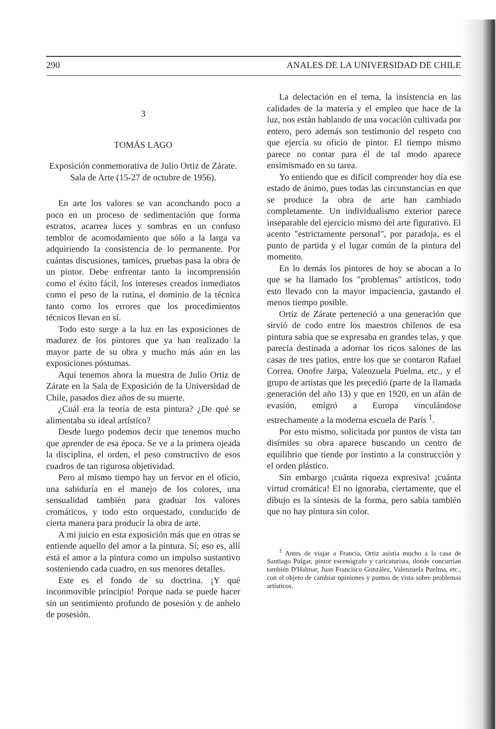290 ANALES DE LA UNIVERSIDAD DE CHILE
3
TOMÁS LAGO
Exposición conmemorativa de Julio Ortiz de Zárate. Sala de Arte (15-27 de octubre de 1956).
En arte los valores se van aconchando poco a poco en un proceso de sedimentación que forma estratos, acarrea luces y sombras en un confuso temblor de acomodamiento que sólo a la larga va adquiriendo la consistencia de lo permanente. Por cuántas discusiones, tamices, pruebas pasa la obra de un pintor. Debe enfrentar tanto la incomprensión como el éxito fácil, los intereses creados inmediatos como el peso de la rutina, el dominio de la técnica tanto como los errores que los procedimientos técnicos llevan en sí.
Todo esto surge a la luz en las exposiciones de madurez de los pintores que ya han realizado la mayor parte de su obra y mucho más aún en las exposiciones póstumas.
Aquí tenemos ahora la muestra de Julio Ortiz de Zárate en la Sala de Exposición de la Universidad de Chile, pasados diez años de su muerte.
¿Cuál era la teoría de esta pintura? ¿De qué se alimentaba su ideal artístico?
Desde luego podemos decir que tenemos mucho que aprender de esa época. Se ve a la primera ojeada la disciplina, el orden, el peso constructivo de esos cuadros de tan rigurosa objetividad.
Pero al mismo tiempo hay un fervor en el oficio, una sabiduría en el manejo de los colores, una sensualidad también para graduar los valores cromáticos, y todo esto orquestado, conducido de cierta manera para producir la obra de arte.
A mi juicio en esta exposición más que en otras se entiende aquello del amor a la pintura. Sí; eso es, allí está el amor a la pintura como un impulso sustantivo sosteniendo cada cuadro, en sus menores detalles.
Este es el fondo de su doctrina. ¡Y qué inconmovible principio! Porque nada se puede hacer sin un sentimiento profundo de posesión y de anhelo de posesión.
La delectación en el tema, la insistencia en las calidades de la materia y el empleo que hace de la luz, nos están hablando de una vocación cultivada por entero, pero además son testimonio del respeto con que ejercía su oficio de pintor. El tiempo mismo parece no contar para él de tal modo aparece ensimismado en su tarea.
Yo entiendo que es difícil comprender hoy día ese estado de ánimo, pues todas las circunstancias en que se produce la obra de arte han cambiado completamente. Un individualismo exterior parece inseparable del ejercicio mismo del arte figurativo. El acento "estrictamente personal", por paradoja, es el punto de partida y el lugar común de la pintura del momento.
En lo demás los pintores de hoy se abocan a lo que se ha llamado los "problemas" artísticos, todo esto llevado con la mayor impaciencia, gastando el menos tiempo posible.
Ortiz de Zárate perteneció a una generación que sirvió de codo entre los maestros chilenos de esa pintura sabia que se expresaba en grandes telas, y que parecía destinada a adornar los ricos salones de las casas de tres patios, entre los que se contaron Rafael Correa, Onofre Jarpa, Valenzuela Puelma, etc., y el grupo de artistas que les precedió (parte de la llamada generación del año 13) y que en 1920, en un afán de evasión, emigró a Europa vinculándose estrechamente a la moderna escuela de París <sup>1</sup>.
Por esto mismo, solicitada por puntos de vista tan disímiles su obra aparece buscando un centro de equilibrio que tiende por instinto a la construcción y el orden plástico.
Sin embargo ¡cuánta riqueza expresiva! ¡cuánta virtud cromática! El no ignoraba, ciertamente, que el dibujo es la síntesis de la forma, pero sabía también que no hay pintura sin color.
<sup>1</sup> Antes de viajar a Francia, Ortiz asistía mucho a la casa de Santiago Pulgar, pintor escenógrafo y caricaturista, donde concurrían también D'Halmar, Juan Francisco González, Valenzuela Puelma, etc., con el objeto de cambiar opiniones y puntos de vista sobre problemas artísticos.